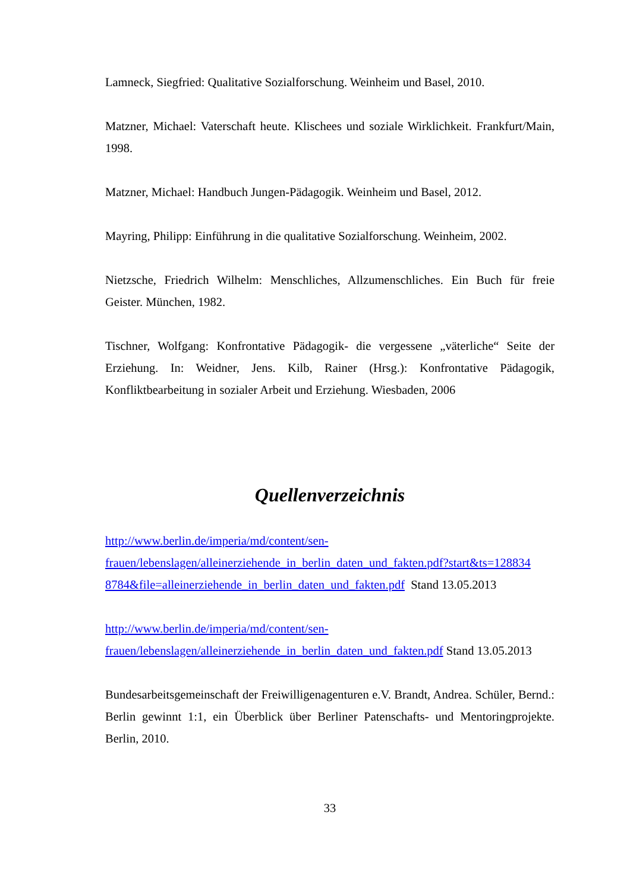Lamneck, Siegfried: Qualitative Sozialforschung. Weinheim und Basel, 2010.
Matzner, Michael: Vaterschaft heute. Klischees und soziale Wirklichkeit. Frankfurt/Main, 1998.
Matzner, Michael: Handbuch Jungen-Pädagogik. Weinheim und Basel, 2012.
Mayring, Philipp: Einführung in die qualitative Sozialforschung. Weinheim, 2002.
Nietzsche, Friedrich Wilhelm: Menschliches, Allzumenschliches. Ein Buch für freie Geister. München, 1982.
Tischner, Wolfgang: Konfrontative Pädagogik- die vergessene „väterliche“ Seite der Erziehung. In: Weidner, Jens. Kilb, Rainer (Hrsg.): Konfrontative Pädagogik, Konfliktbearbeitung in sozialer Arbeit und Erziehung. Wiesbaden, 2006
Quellenverzeichnis
http://www.berlin.de/imperia/md/content/sen-
frauen/lebenslagen/alleinerziehende_in_berlin_daten_und_fakten.pdf?start&ts=128834
8784&file=alleinerziehende_in_berlin_daten_und_fakten.pdf Stand 13.05.2013
http://www.berlin.de/imperia/md/content/sen-
frauen/lebenslagen/alleinerziehende_in_berlin_daten_und_fakten.pdf Stand 13.05.2013
Bundesarbeitsgemeinschaft der Freiwilligenagenturen e.V. Brandt, Andrea. Schüler, Bernd.: Berlin gewinnt 1:1, ein Überblick über Berliner Patenschafts- und Mentoringprojekte. Berlin, 2010.
33